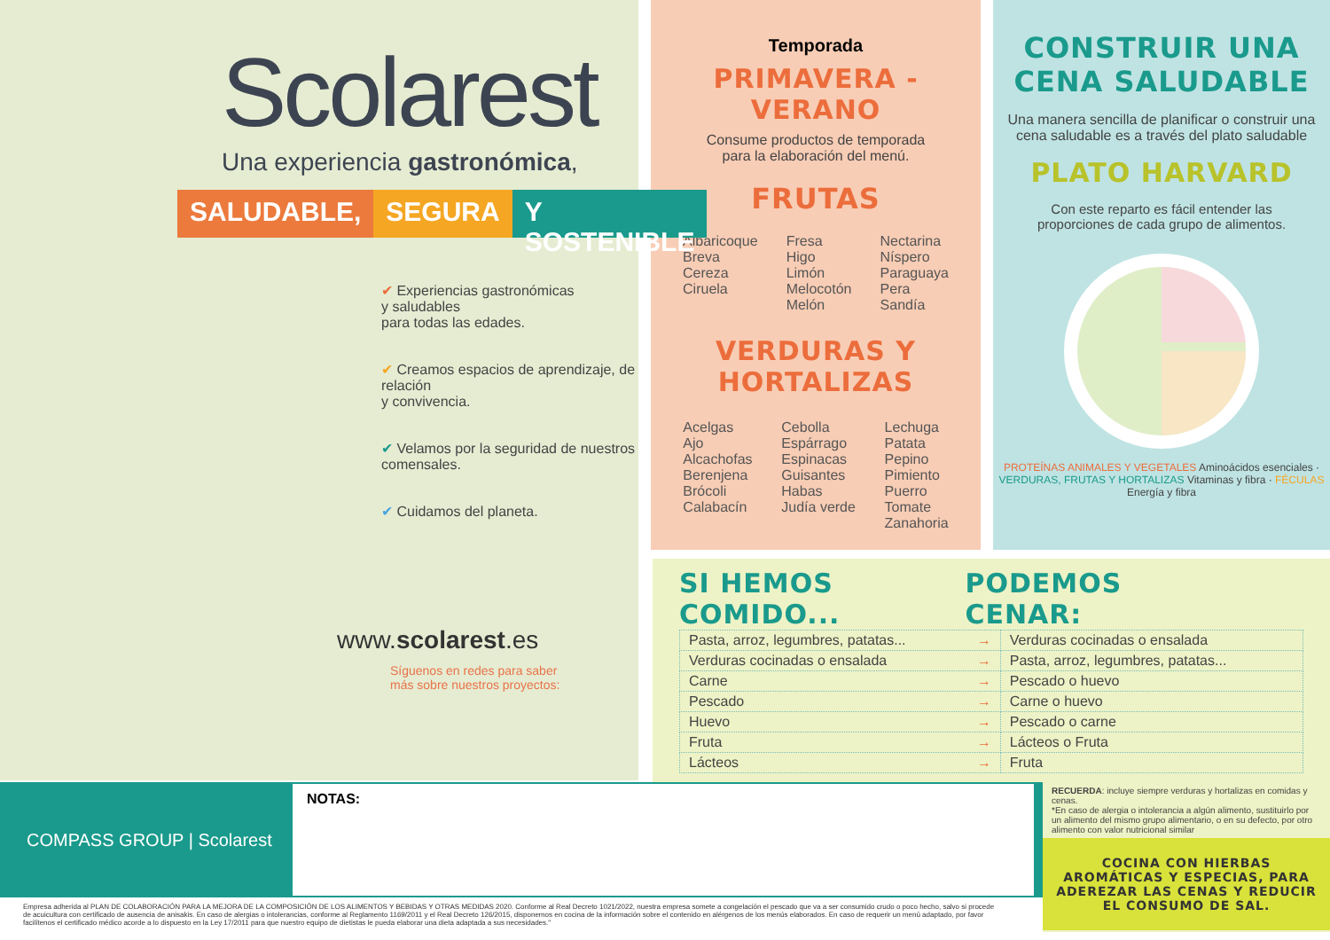Scolarest
Una experiencia gastronómica,
SALUDABLE, SEGURA Y SOSTENIBLE
✔ Experiencias gastronómicas
y saludables
para todas las edades.
✔ Creamos espacios de aprendizaje, de relación
y convivencia.
✔ Velamos por la seguridad de nuestros comensales.
✔ Cuidamos del planeta.
www.scolarest.es
Síguenos en redes para saber
más sobre nuestros proyectos:
Temporada
PRIMAVERA - VERANO
Consume productos de temporada
para la elaboración del menú.
FRUTAS
Albaricoque
Breva
Cereza
Ciruela
Fresa
Higo
Limón
Melocotón
Melón
Nectarina
Níspero
Paraguaya
Pera
Sandía
VERDURAS Y HORTALIZAS
Acelgas
Ajo
Alcachofas
Berenjena
Brócoli
Calabacín
Cebolla
Espárrago
Espinacas
Guisantes
Habas
Judía verde
Lechuga
Patata
Pepino
Pimiento
Puerro
Tomate
Zanahoria
CONSTRUIR UNA
CENA SALUDABLE
Una manera sencilla de planificar o construir una cena saludable es a través del plato saludable
PLATO HARVARD
Con este reparto es fácil entender las proporciones de cada grupo de alimentos.
PROTEÍNAS ANIMALES Y VEGETALES Aminoácidos esenciales · VERDURAS, FRUTAS Y HORTALIZAS Vitaminas y fibra · FÉCULAS Energía y fibra
SI HEMOS COMIDO... PODEMOS CENAR:
| Pasta, arroz, legumbres, patatas... → | Verduras cocinadas o ensalada |
| Verduras cocinadas o ensalada → | Pasta, arroz, legumbres, patatas... |
| Carne → | Pescado o huevo |
| Pescado → | Carne o huevo |
| Huevo → | Pescado o carne |
| Fruta → | Lácteos o Fruta |
| Lácteos → | Fruta |
COMPASS GROUP | Scolarest
NOTAS:
Empresa adherida al PLAN DE COLABORACIÓN PARA LA MEJORA DE LA COMPOSICIÓN DE LOS ALIMENTOS Y BEBIDAS Y OTRAS MEDIDAS 2020. Conforme al Real Decreto 1021/2022, nuestra empresa somete a congelación el pescado que va a ser consumido crudo o poco hecho, salvo si procede de acuicultura con certificado de ausencia de anisakis. En caso de alergias o intolerancias, conforme al Reglamento 1169/2011 y el Real Decreto 126/2015, disponemos en cocina de la información sobre el contenido en alérgenos de los menús elaborados. En caso de requerir un menú adaptado, por favor facilítenos el certificado médico acorde a lo dispuesto en la Ley 17/2011 para que nuestro equipo de dietistas le pueda elaborar una dieta adaptada a sus necesidades."
RECUERDA: incluye siempre verduras y hortalizas en comidas y cenas.
*En caso de alergia o intolerancia a algún alimento, sustituirlo por un alimento del mismo grupo alimentario, o en su defecto, por otro alimento con valor nutricional similar
COCINA CON HIERBAS AROMÁTICAS Y ESPECIAS, PARA ADEREZAR LAS CENAS Y REDUCIR EL CONSUMO DE SAL.